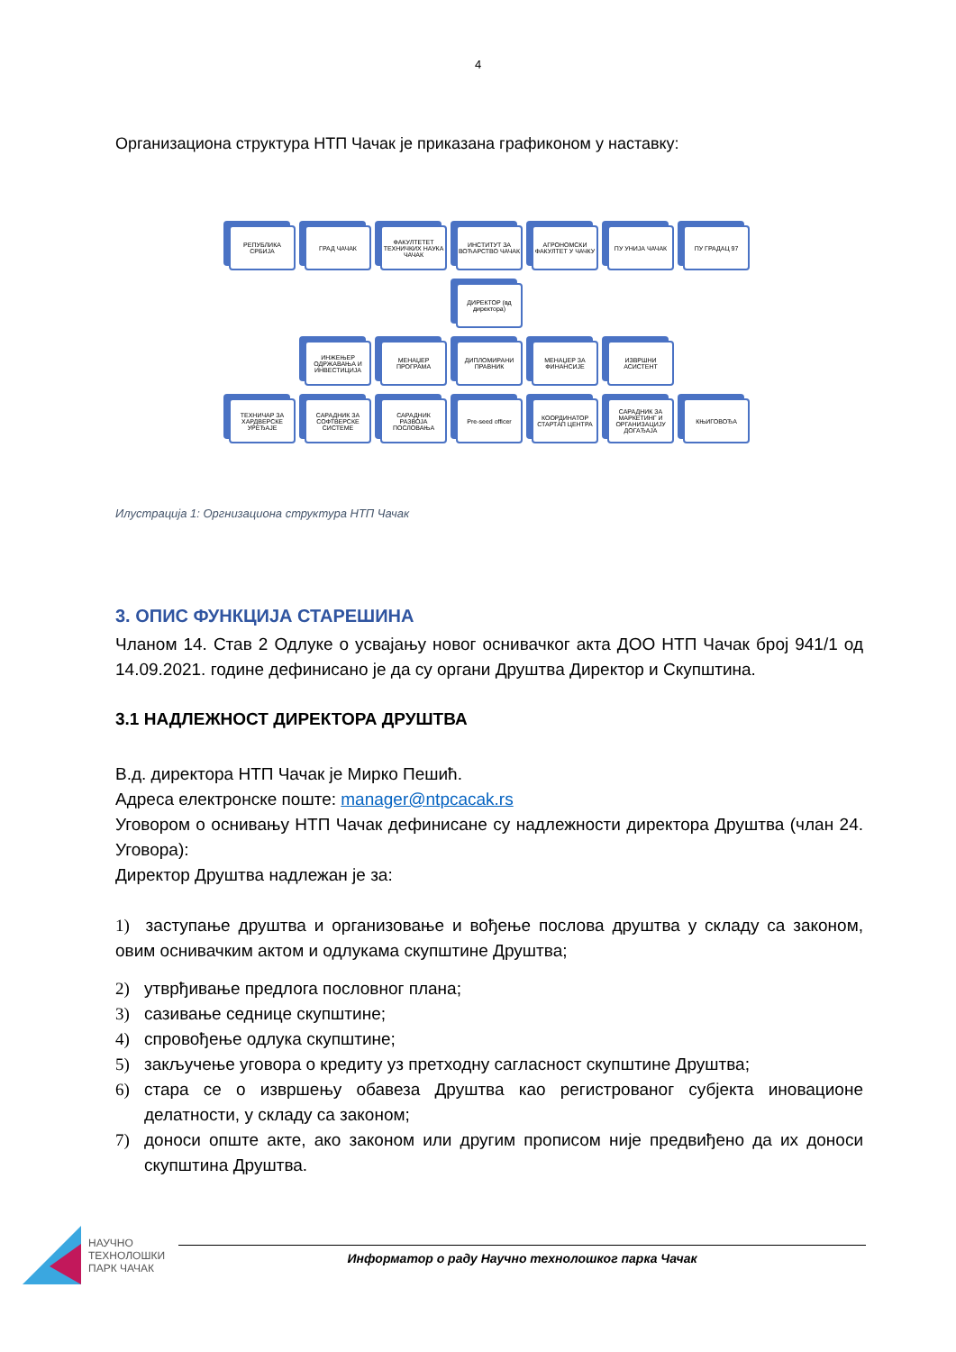4
Организациона структура НТП Чачак је приказана графиконом у наставку:
РЕПУБЛИКА СРБИЈА ГРАД ЧАЧАК ФАКУЛТЕТЕТ ТЕХНИЧКИХ НАУКА ЧАЧАК
ИНСТИТУТ ЗА ВОЋАРСТВО ЧАЧАК
АГРОНОМСКИ ФАКУЛТЕТ У ЧАЧКУ
ПУ УНИЈА ЧАЧАК ПУ ГРАДАЦ 97
ДИРЕКТОР (вд директора)
ИНЖЕЊЕР ОДРЖАВАЊА И ИНВЕСТИЦИЈА
МЕНАЏЕР ПРОГРАМА ДИПЛОМИРАНИ ПРАВНИК
МЕНАЏЕР ЗА ФИНАНСИЈЕ
ИЗВРШНИ АСИСТЕНТ
ТЕХНИЧАР ЗА ХАРДВЕРСКЕ УРЕЂАЈЕ
САРАДНИК ЗА СОФТВЕРСКЕ СИСТЕМЕ
САРАДНИК РАЗВОЈА ПОСЛОВАЊА
Pre-seed officer КООРДИНАТОР СТАРТАП ЦЕНТРА
САРАДНИК ЗА МАРКЕТИНГ И ОРГАНИЗАЦИЈУ ДОГАЂАЈА
КЊИГОВОЂА
Илустрација 1: Оргнизациона структура НТП Чачак
3. ОПИС ФУНКЦИЈА СТАРЕШИНА
Чланом 14. Став 2 Одлуке о усвајању новог оснивачког акта ДОО НТП Чачак број 941/1 од 14.09.2021. године дефинисано је да су органи Друштва Директор и Скупштина.
3.1 НАДЛЕЖНОСТ ДИРЕКТОРА ДРУШТВА
В.д. директора НТП Чачак је Мирко Пешић.
Адреса електронске поште: manager@ntpcacak.rs
Уговором о оснивању НТП Чачак дефинисане су надлежности директора Друштва (члан 24. Уговора):
Директор Друштва надлежан је за:
1) заступање друштва и организовање и вођење послова друштва у складу са законом, овим оснивачким актом и одлукама скупштине Друштва;
2) утврђивање предлога пословног плана;
3) сазивање седнице скупштине;
4) спровођење одлука скупштине;
5) закључење уговора о кредиту уз претходну сагласност скупштине Друштва;
6) стара се о извршењу обавеза Друштва као регистрованог субјекта иновационе делатности, у складу са законом;
7) доноси опште акте, ако законом или другим прописом није предвиђено да их доноси скупштина Друштва.
НАУЧНО ТЕХНОЛОШКИ ПАРК ЧАЧАК
Информатор о раду Научно технолошког парка Чачак